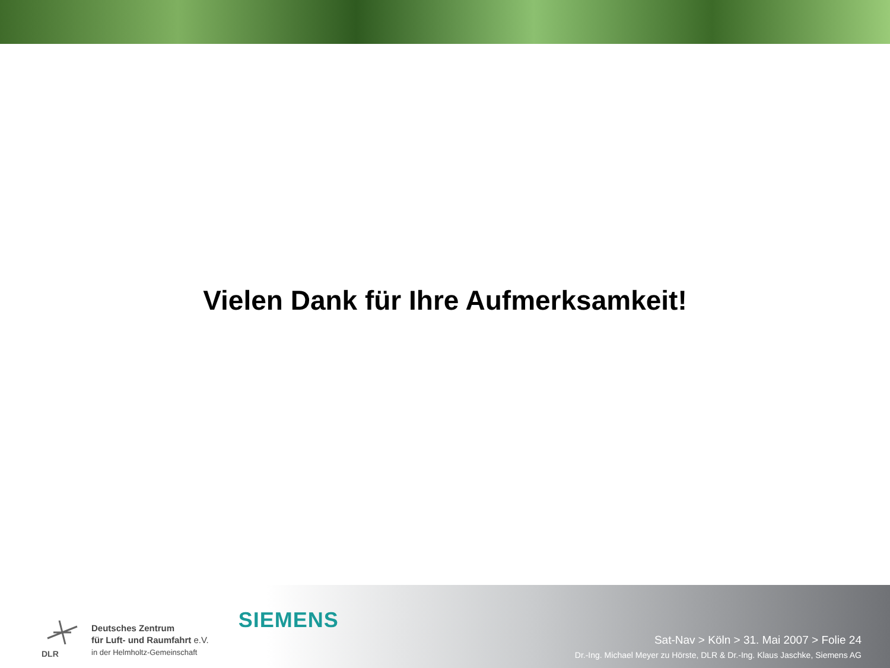Vielen Dank für Ihre Aufmerksamkeit!
DLR
Deutsches Zentrum
für Luft- und Raumfahrt e.V.
in der Helmholtz-Gemeinschaft
SIEMENS
Sat-Nav > Köln > 31. Mai 2007 > Folie 24
Dr.-Ing. Michael Meyer zu Hörste, DLR & Dr.-Ing. Klaus Jaschke, Siemens AG